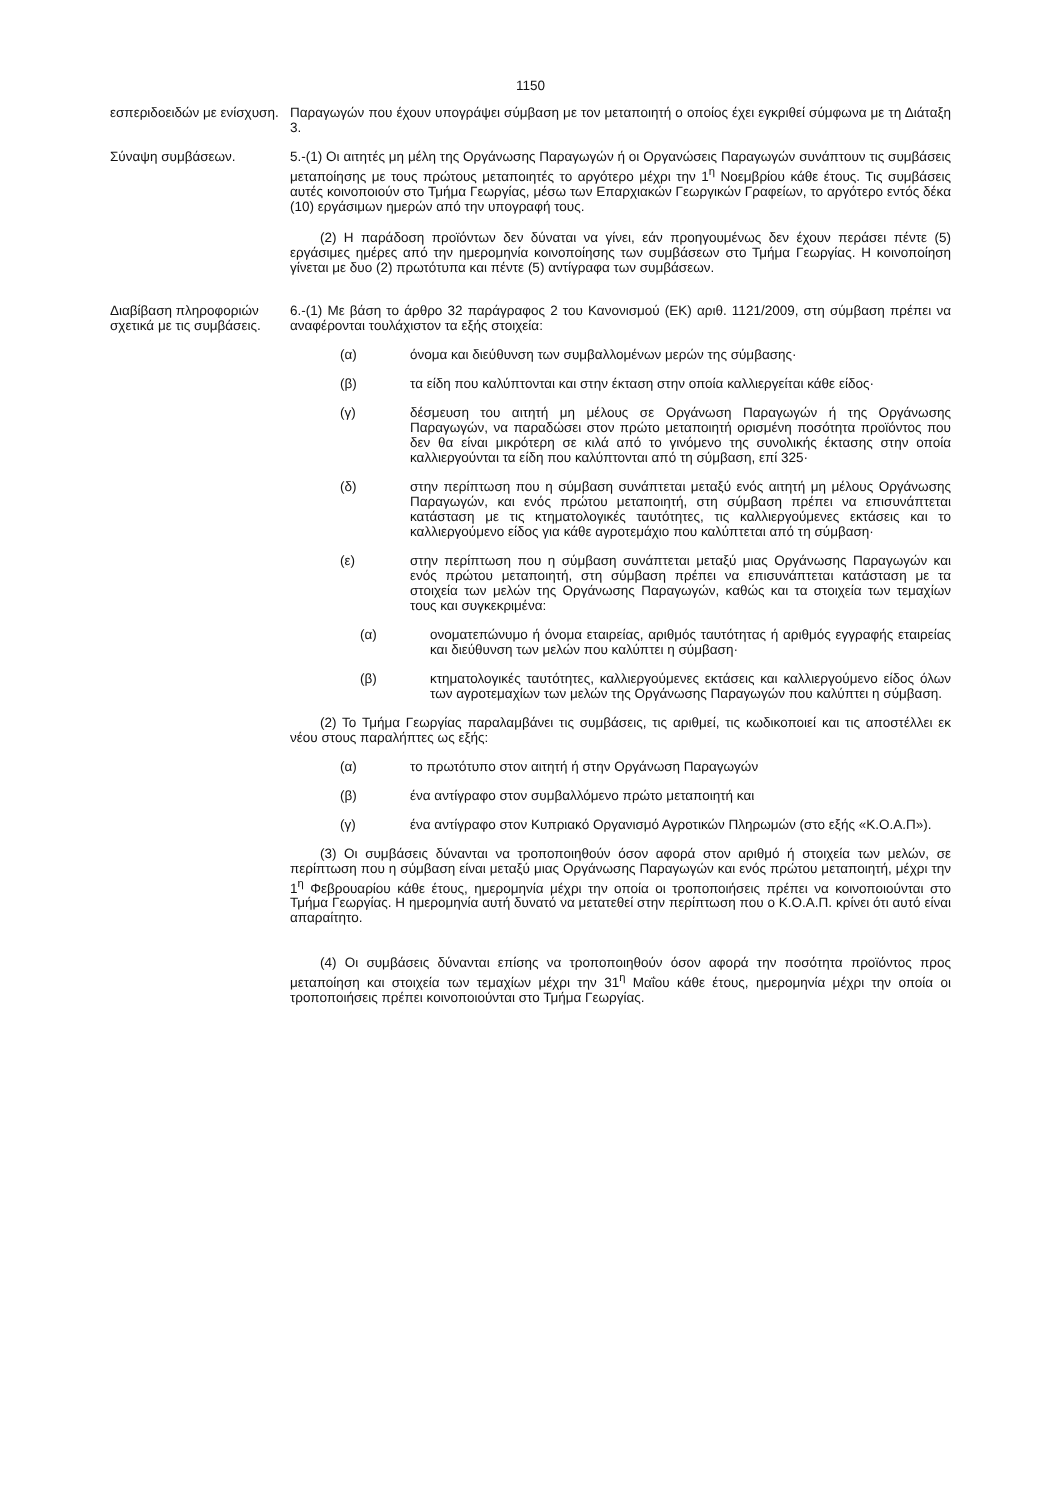1150
εσπεριδοειδών με ενίσχυση.
Παραγωγών που έχουν υπογράψει σύμβαση με τον μεταποιητή ο οποίος έχει εγκριθεί σύμφωνα με τη Διάταξη 3.
Σύναψη συμβάσεων. 5.-(1) Οι αιτητές μη μέλη της Οργάνωσης Παραγωγών ή οι Οργανώσεις Παραγωγών συνάπτουν τις συμβάσεις μεταποίησης με τους πρώτους μεταποιητές το αργότερο μέχρι την 1<sup>η</sup> Νοεμβρίου κάθε έτους. Τις συμβάσεις αυτές κοινοποιούν στο Τμήμα Γεωργίας, μέσω των Επαρχιακών Γεωργικών Γραφείων, το αργότερο εντός δέκα (10) εργάσιμων ημερών από την υπογραφή τους.
(2) Η παράδοση προϊόντων δεν δύναται να γίνει, εάν προηγουμένως δεν έχουν περάσει πέντε (5) εργάσιμες ημέρες από την ημερομηνία κοινοποίησης των συμβάσεων στο Τμήμα Γεωργίας. Η κοινοποίηση γίνεται με δυο (2) πρωτότυπα και πέντε (5) αντίγραφα των συμβάσεων.
Διαβίβαση πληροφοριών σχετικά με τις συμβάσεις.
6.-(1) Με βάση το άρθρο 32 παράγραφος 2 του Κανονισμού (ΕΚ) αριθ. 1121/2009, στη σύμβαση πρέπει να αναφέρονται τουλάχιστον τα εξής στοιχεία:
(α) όνομα και διεύθυνση των συμβαλλομένων μερών της σύμβασης·
(β) τα είδη που καλύπτονται και στην έκταση στην οποία καλλιεργείται κάθε είδος·
(γ) δέσμευση του αιτητή μη μέλους σε Οργάνωση Παραγωγών ή της Οργάνωσης Παραγωγών, να παραδώσει στον πρώτο μεταποιητή ορισμένη ποσότητα προϊόντος που δεν θα είναι μικρότερη σε κιλά από το γινόμενο της συνολικής έκτασης στην οποία καλλιεργούνται τα είδη που καλύπτονται από τη σύμβαση, επί 325·
(δ) στην περίπτωση που η σύμβαση συνάπτεται μεταξύ ενός αιτητή μη μέλους Οργάνωσης Παραγωγών, και ενός πρώτου μεταποιητή, στη σύμβαση πρέπει να επισυνάπτεται κατάσταση με τις κτηματολογικές ταυτότητες, τις καλλιεργούμενες εκτάσεις και το καλλιεργούμενο είδος για κάθε αγροτεμάχιο που καλύπτεται από τη σύμβαση·
(ε) στην περίπτωση που η σύμβαση συνάπτεται μεταξύ μιας Οργάνωσης Παραγωγών και ενός πρώτου μεταποιητή, στη σύμβαση πρέπει να επισυνάπτεται κατάσταση με τα στοιχεία των μελών της Οργάνωσης Παραγωγών, καθώς και τα στοιχεία των τεμαχίων τους και συγκεκριμένα:
(α) ονοματεπώνυμο ή όνομα εταιρείας, αριθμός ταυτότητας ή αριθμός εγγραφής εταιρείας και διεύθυνση των μελών που καλύπτει η σύμβαση·
(β) κτηματολογικές ταυτότητες, καλλιεργούμενες εκτάσεις και καλλιεργούμενο είδος όλων των αγροτεμαχίων των μελών της Οργάνωσης Παραγωγών που καλύπτει η σύμβαση.
(2) Το Τμήμα Γεωργίας παραλαμβάνει τις συμβάσεις, τις αριθμεί, τις κωδικοποιεί και τις αποστέλλει εκ νέου στους παραλήπτες ως εξής:
(α) το πρωτότυπο στον αιτητή ή στην Οργάνωση Παραγωγών
(β) ένα αντίγραφο στον συμβαλλόμενο πρώτο μεταποιητή και
(γ) ένα αντίγραφο στον Κυπριακό Οργανισμό Αγροτικών Πληρωμών (στο εξής «Κ.Ο.Α.Π»).
(3) Οι συμβάσεις δύνανται να τροποποιηθούν όσον αφορά στον αριθμό ή στοιχεία των μελών, σε περίπτωση που η σύμβαση είναι μεταξύ μιας Οργάνωσης Παραγωγών και ενός πρώτου μεταποιητή, μέχρι την 1<sup>η</sup> Φεβρουαρίου κάθε έτους, ημερομηνία μέχρι την οποία οι τροποποιήσεις πρέπει να κοινοποιούνται στο Τμήμα Γεωργίας. Η ημερομηνία αυτή δυνατό να μετατεθεί στην περίπτωση που ο Κ.Ο.Α.Π. κρίνει ότι αυτό είναι απαραίτητο.
(4) Οι συμβάσεις δύνανται επίσης να τροποποιηθούν όσον αφορά την ποσότητα προϊόντος προς μεταποίηση και στοιχεία των τεμαχίων μέχρι την 31<sup>η</sup> Μαΐου κάθε έτους, ημερομηνία μέχρι την οποία οι τροποποιήσεις πρέπει κοινοποιούνται στο Τμήμα Γεωργίας.